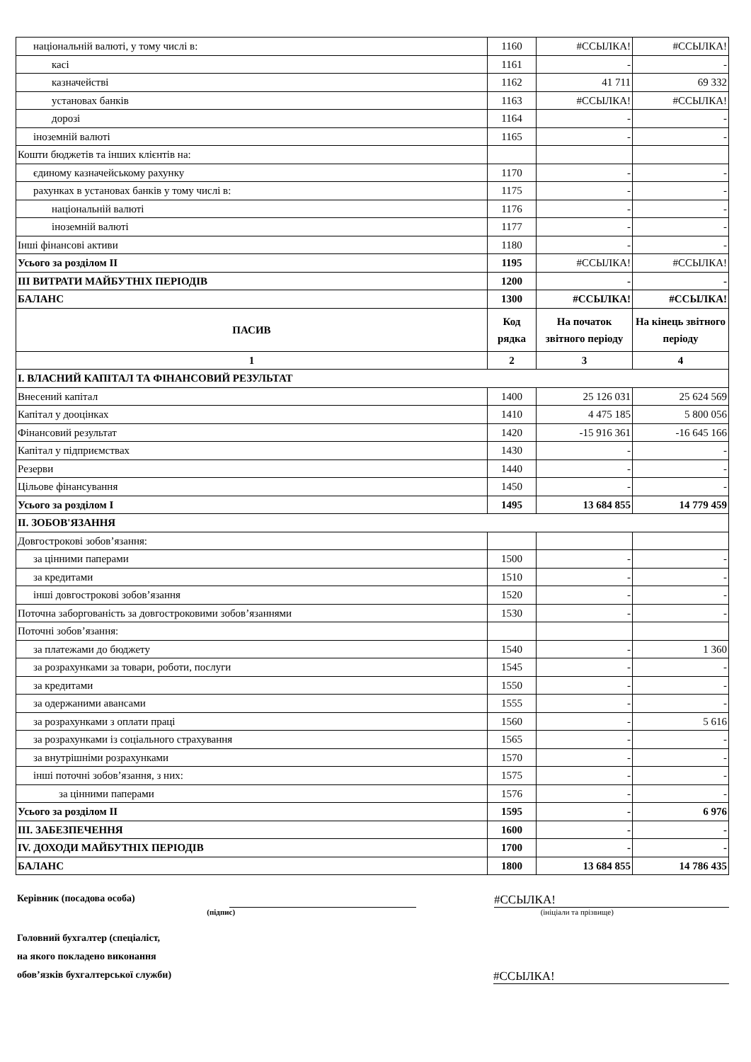| національній валюті, у тому числі в: | 1160 | #ССЫЛКА! | #ССЫЛКА! |
| касі | 1161 | - | - |
| казначействі | 1162 | 41 711 | 69 332 |
| установах банків | 1163 | #ССЫЛКА! | #ССЫЛКА! |
| дорозі | 1164 | - | - |
| іноземній валюті | 1165 | - | - |
| Кошти бюджетів та інших клієнтів на: | | | |
| єдиному казначейському рахунку | 1170 | - | - |
| рахунках в установах банків у тому числі в: | 1175 | - | - |
| національній валюті | 1176 | - | - |
| іноземній валюті | 1177 | - | - |
| Інші фінансові активи | 1180 | - | - |
| Усього за розділом II | 1195 | #ССЫЛКА! | #ССЫЛКА! |
| III ВИТРАТИ МАЙБУТНІХ ПЕРІОДІВ | 1200 | - | - |
| БАЛАНС | 1300 | #ССЫЛКА! | #ССЫЛКА! |
| ПАСИВ | Код рядка | На початок звітного періоду | На кінець звітного періоду |
| 1 | 2 | 3 | 4 |
| I. ВЛАСНИЙ КАПІТАЛ ТА ФІНАНСОВИЙ РЕЗУЛЬТАТ | | | |
| Внесений капітал | 1400 | 25 126 031 | 25 624 569 |
| Капітал у дооцінках | 1410 | 4 475 185 | 5 800 056 |
| Фінансовий результат | 1420 | -15 916 361 | -16 645 166 |
| Капітал у підприємствах | 1430 | - | - |
| Резерви | 1440 | - | - |
| Цільове фінансування | 1450 | - | - |
| Усього за розділом I | 1495 | 13 684 855 | 14 779 459 |
| II. ЗОБОВ'ЯЗАННЯ | | | |
| Довгострокові зобов’язання: | | | |
| за цінними паперами | 1500 | - | - |
| за кредитами | 1510 | - | - |
| інші довгострокові зобов’язання | 1520 | - | - |
| Поточна заборгованість за довгостроковими зобов’язаннями | 1530 | - | - |
| Поточні зобов’язання: | | | |
| за платежами до бюджету | 1540 | - | 1 360 |
| за розрахунками за товари, роботи, послуги | 1545 | - | - |
| за кредитами | 1550 | - | - |
| за одержаними авансами | 1555 | - | - |
| за розрахунками з оплати праці | 1560 | - | 5 616 |
| за розрахунками із соціального страхування | 1565 | - | - |
| за внутрішніми розрахунками | 1570 | - | - |
| інші поточні зобов’язання, з них: | 1575 | - | - |
| за цінними паперами | 1576 | - | - |
| Усього за розділом II | 1595 | - | 6 976 |
| III. ЗАБЕЗПЕЧЕННЯ | 1600 | - | - |
| IV. ДОХОДИ МАЙБУТНІХ ПЕРІОДІВ | 1700 | - | - |
| БАЛАНС | 1800 | 13 684 855 | 14 786 435 |
Керівник (посадова особа)
#ССЫЛКА!
(підпис)
(ініціали та прізвище)
Головний бухгалтер (спеціаліст,
на якого покладено виконання
обов’язків бухгалтерської служби)
#ССЫЛКА!